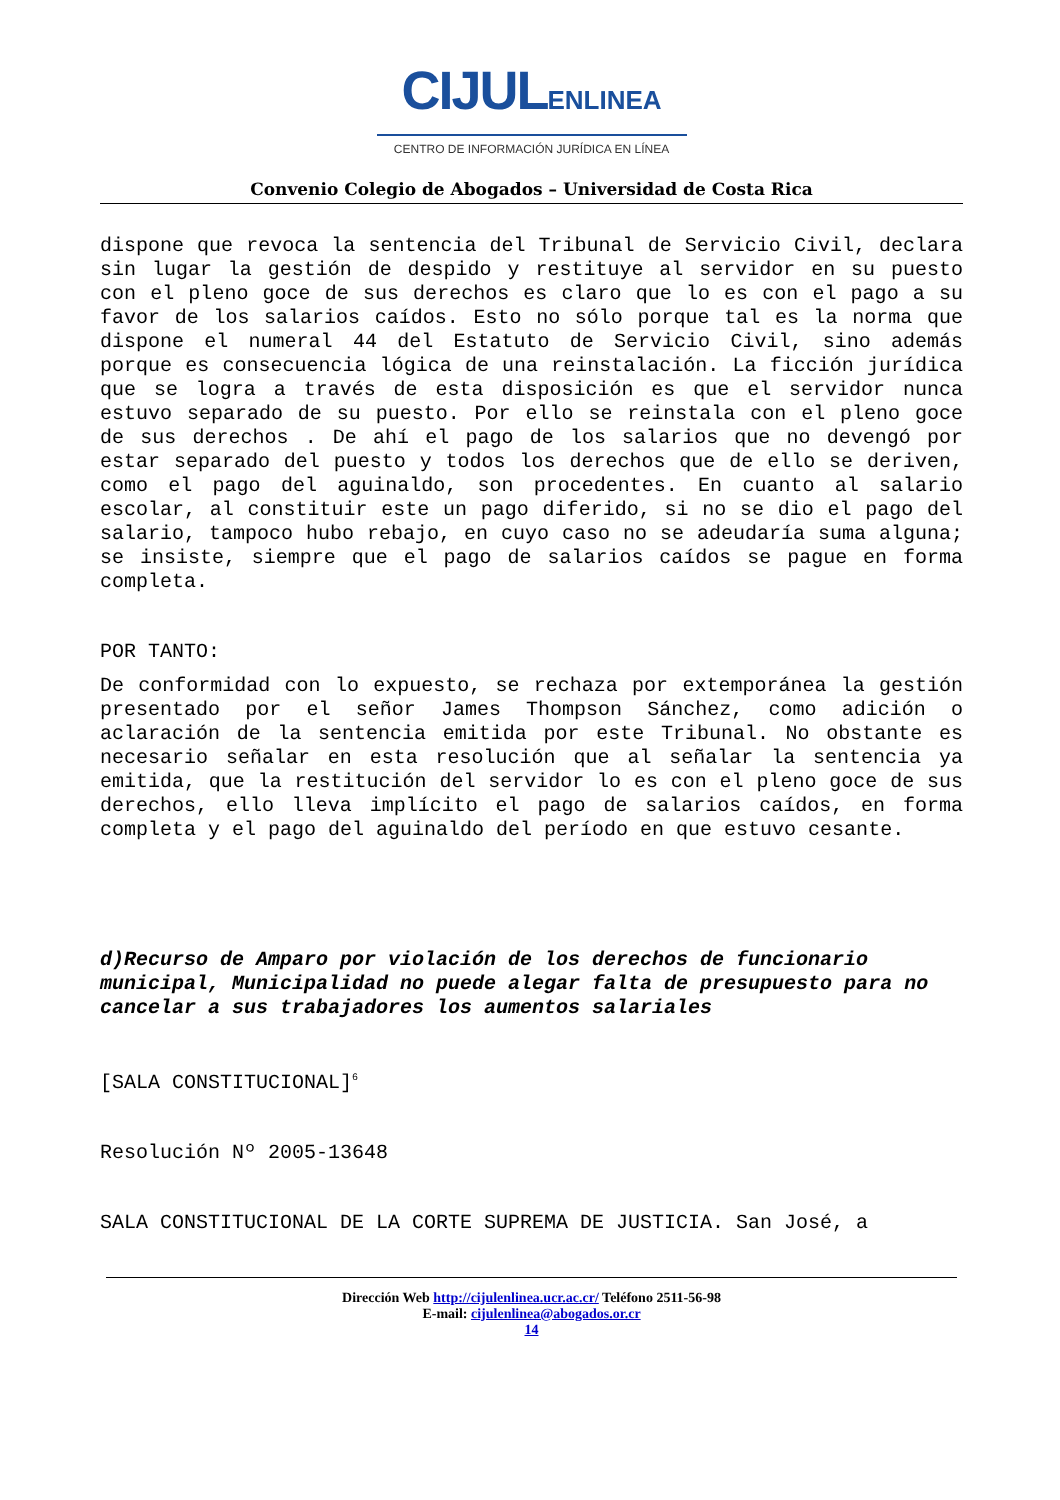CIJULENLINEA
CENTRO DE INFORMACIÓN JURÍDICA EN LÍNEA
Convenio Colegio de Abogados – Universidad de Costa Rica
dispone que revoca la sentencia del Tribunal de Servicio Civil, declara sin lugar la gestión de despido y restituye al servidor en su puesto con el pleno goce de sus derechos es claro que lo es con el pago a su favor de los salarios caídos. Esto no sólo porque tal es la norma que dispone el numeral 44 del Estatuto de Servicio Civil, sino además porque es consecuencia lógica de una reinstalación. La ficción jurídica que se logra a través de esta disposición es que el servidor nunca estuvo separado de su puesto. Por ello se reinstala con el pleno goce de sus derechos . De ahí el pago de los salarios que no devengó por estar separado del puesto y todos los derechos que de ello se deriven, como el pago del aguinaldo, son procedentes. En cuanto al salario escolar, al constituir este un pago diferido, si no se dio el pago del salario, tampoco hubo rebajo, en cuyo caso no se adeudaría suma alguna; se insiste, siempre que el pago de salarios caídos se pague en forma completa.
POR TANTO:
De conformidad con lo expuesto, se rechaza por extemporánea la gestión presentado por el señor James Thompson Sánchez, como adición o aclaración de la sentencia emitida por este Tribunal. No obstante es necesario señalar en esta resolución que al señalar la sentencia ya emitida, que la restitución del servidor lo es con el pleno goce de sus derechos, ello lleva implícito el pago de salarios caídos, en forma completa y el pago del aguinaldo del período en que estuvo cesante.
d)Recurso de Amparo por violación de los derechos de funcionario municipal, Municipalidad no puede alegar falta de presupuesto para no cancelar a sus trabajadores los aumentos salariales
[SALA CONSTITUCIONAL]<sup>6</sup>
Resolución Nº 2005-13648
SALA CONSTITUCIONAL DE LA CORTE SUPREMA DE JUSTICIA. San José, a
Dirección Web http://cijulenlinea.ucr.ac.cr/ Teléfono 2511-56-98
E-mail: cijulenlinea@abogados.or.cr
14